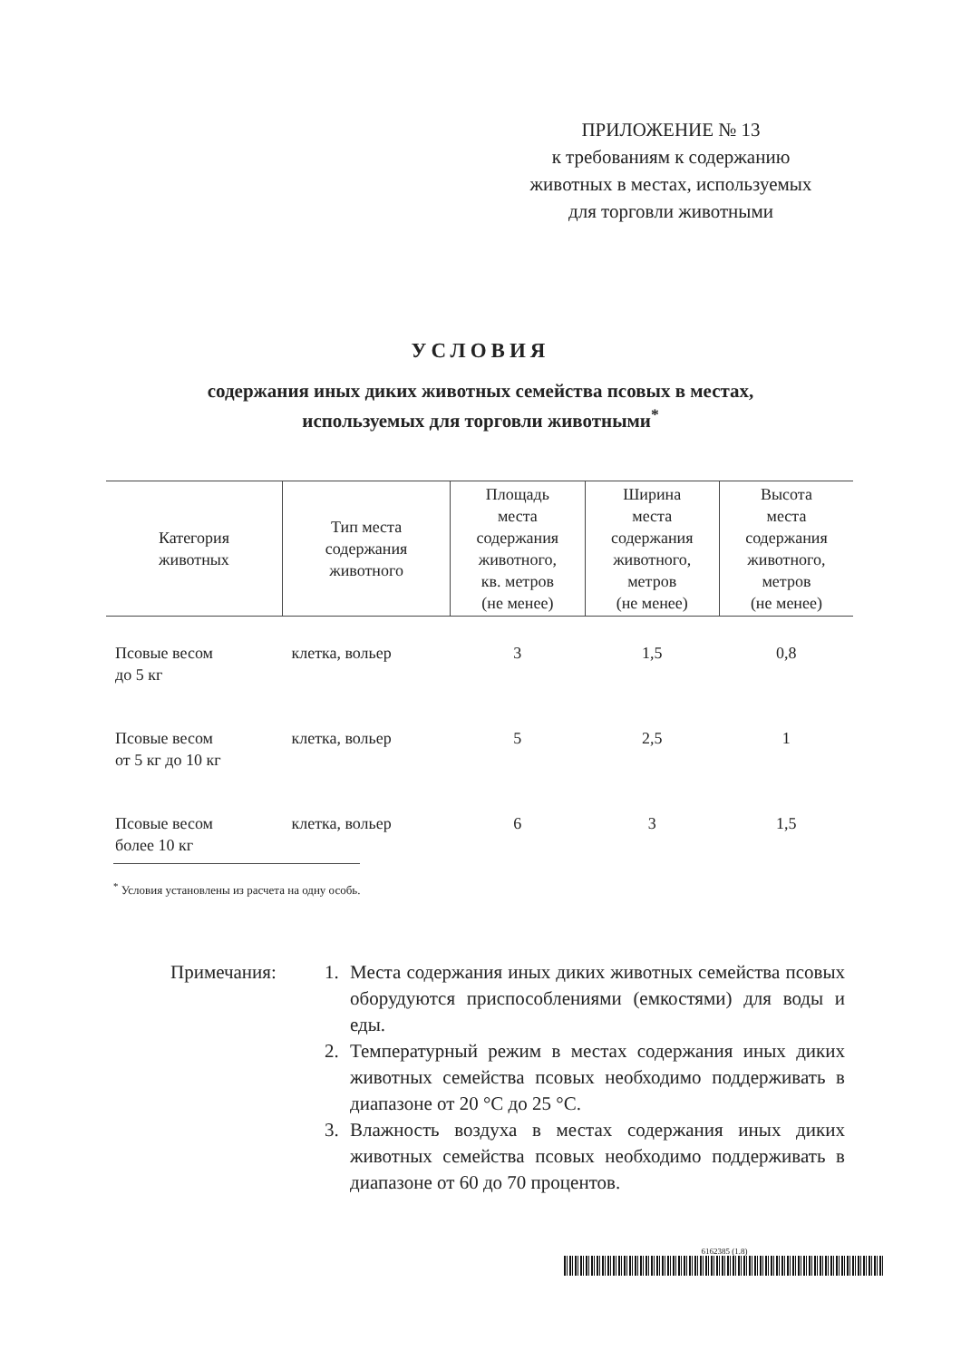ПРИЛОЖЕНИЕ № 13
к требованиям к содержанию
животных в местах, используемых
для торговли животными
УСЛОВИЯ
содержания иных диких животных семейства псовых в местах,
используемых для торговли животными<sup>*</sup>
| Категория животных | Тип места содержания животного | Площадь места содержания животного, кв. метров (не менее) | Ширина места содержания животного, метров (не менее) | Высота места содержания животного, метров (не менее) |
| --- | --- | --- | --- | --- |
| Псовые весом до 5 кг | клетка, вольер | 3 | 1,5 | 0,8 |
| Псовые весом от 5 кг до 10 кг | клетка, вольер | 5 | 2,5 | 1 |
| Псовые весом более 10 кг | клетка, вольер | 6 | 3 | 1,5 |
<sup>*</sup> Условия установлены из расчета на одну особь.
Примечания: 1. Места содержания иных диких животных семейства псовых оборудуются приспособлениями (емкостями) для воды и еды.
2. Температурный режим в местах содержания иных диких животных семейства псовых необходимо поддерживать в диапазоне от 20 °С до 25 °С.
3. Влажность воздуха в местах содержания иных диких животных семейства псовых необходимо поддерживать в диапазоне от 60 до 70 процентов.
6162385 (1.8)